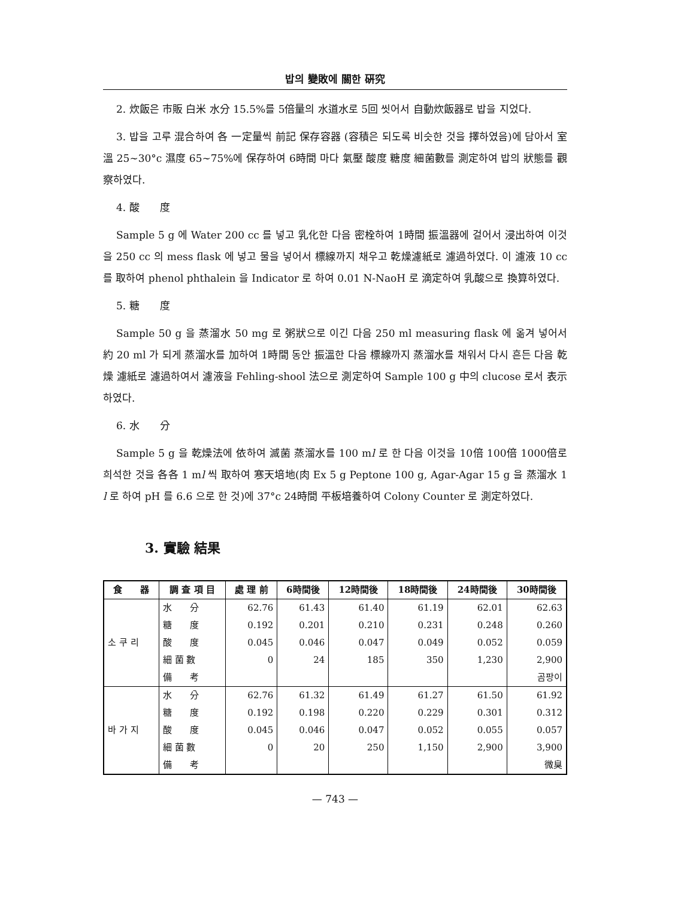밥의 變敗에 關한 硏究
2. 炊飯은 市販 白米 水分 15.5%를 5倍量의 水道水로 5回 씻어서 自動炊飯器로 밥을 지었다.
3. 밥을 고루 混合하여 各 一定量씩 前記 保存容器 (容積은 되도록 비슷한 것을 擇하였음)에 담아서 室溫 25~30°c 濕度 65~75%에 保存하여 6時間 마다 氣壓 酸度 糖度 細菌數를 測定하여 밥의 狀態를 觀察하였다.
4. 酸　　度
Sample 5 g 에 Water 200 cc 를 넣고 乳化한 다음 密栓하여 1時間 振溫器에 걸어서 浸出하여 이것을 250 cc 의 mess flask 에 넣고 물을 넣어서 標線까지 채우고 乾燥濾紙로 濾過하였다. 이 濾液 10 cc 를 取하여 phenol phthalein 을 Indicator 로 하여 0.01 N-NaoH 로 滴定하여 乳酸으로 換算하였다.
5. 糖　　度
Sample 50 g 을 蒸溜水 50 mg 로 粥狀으로 이긴 다음 250 ml measuring flask 에 옮겨 넣어서 約 20 ml 가 되게 蒸溜水를 加하여 1時間 동안 振溫한 다음 標線까지 蒸溜水를 채워서 다시 흔든 다음 乾燥 濾紙로 濾過하여서 濾液을 Fehling-shool 法으로 測定하여 Sample 100 g 中의 clucose 로서 表示하였다.
6. 水　　分
Sample 5 g 을 乾燥法에 依하여 滅菌 蒸溜水를 100 ml 로 한 다음 이것을 10倍 100倍 1000倍로 희석한 것을 各各 1 ml 씩 取하여 寒天培地(肉 Ex 5 g Peptone 100 g, Agar-Agar 15 g 을 蒸溜水 1 l 로 하여 pH 를 6.6 으로 한 것)에 37°c 24時間 平板培養하여 Colony Counter 로 測定하였다.
3. 實驗 結果
| 食 器 | 調 査 項 目 | 處 理 前 | 6時間後 | 12時間後 | 18時間後 | 24時間後 | 30時間後 |
| --- | --- | --- | --- | --- | --- | --- | --- |
| 소 쿠 리 | 水 分 | 62.76 | 61.43 | 61.40 | 61.19 | 62.01 | 62.63 |
| | 糖 度 | 0.192 | 0.201 | 0.210 | 0.231 | 0.248 | 0.260 |
| | 酸 度 | 0.045 | 0.046 | 0.047 | 0.049 | 0.052 | 0.059 |
| | 細 菌 數 | 0 | 24 | 185 | 350 | 1,230 | 2,900 |
| | 備 考 | | | | | | 곰팡이 |
| 바 가 지 | 水 分 | 62.76 | 61.32 | 61.49 | 61.27 | 61.50 | 61.92 |
| | 糖 度 | 0.192 | 0.198 | 0.220 | 0.229 | 0.301 | 0.312 |
| | 酸 度 | 0.045 | 0.046 | 0.047 | 0.052 | 0.055 | 0.057 |
| | 細 菌 數 | 0 | 20 | 250 | 1,150 | 2,900 | 3,900 |
| | 備 考 | | | | | | 微臭 |
— 743 —